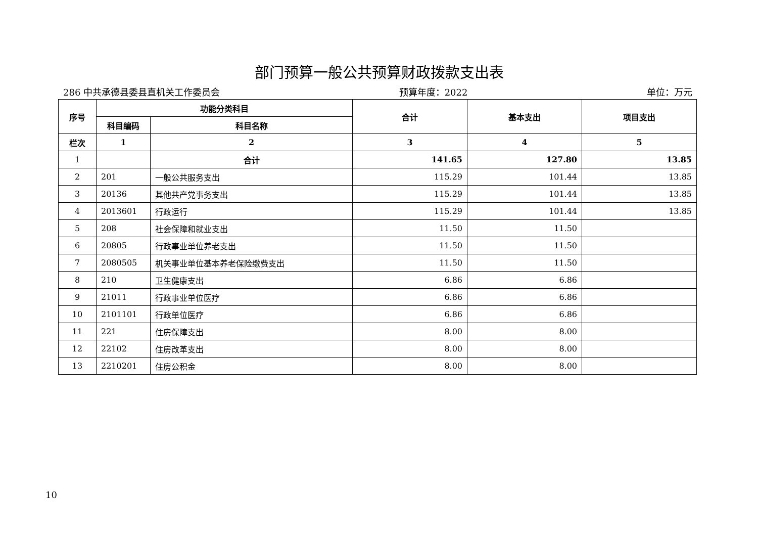部门预算一般公共预算财政拨款支出表
286 中共承德县委县直机关工作委员会 预算年度：2022 单位：万元
| 序号 | 功能分类科目 | | 合计 | 基本支出 | 项目支出 |
| --- | --- | --- | --- | --- | --- |
| | 科目编码 | 科目名称 | | | |
| 栏次 | 1 | 2 | 3 | 4 | 5 |
| 1 | | 合计 | 141.65 | 127.80 | 13.85 |
| 2 | 201 | 一般公共服务支出 | 115.29 | 101.44 | 13.85 |
| 3 | 20136 | 其他共产党事务支出 | 115.29 | 101.44 | 13.85 |
| 4 | 2013601 | 行政运行 | 115.29 | 101.44 | 13.85 |
| 5 | 208 | 社会保障和就业支出 | 11.50 | 11.50 | |
| 6 | 20805 | 行政事业单位养老支出 | 11.50 | 11.50 | |
| 7 | 2080505 | 机关事业单位基本养老保险缴费支出 | 11.50 | 11.50 | |
| 8 | 210 | 卫生健康支出 | 6.86 | 6.86 | |
| 9 | 21011 | 行政事业单位医疗 | 6.86 | 6.86 | |
| 10 | 2101101 | 行政单位医疗 | 6.86 | 6.86 | |
| 11 | 221 | 住房保障支出 | 8.00 | 8.00 | |
| 12 | 22102 | 住房改革支出 | 8.00 | 8.00 | |
| 13 | 2210201 | 住房公积金 | 8.00 | 8.00 | |
10